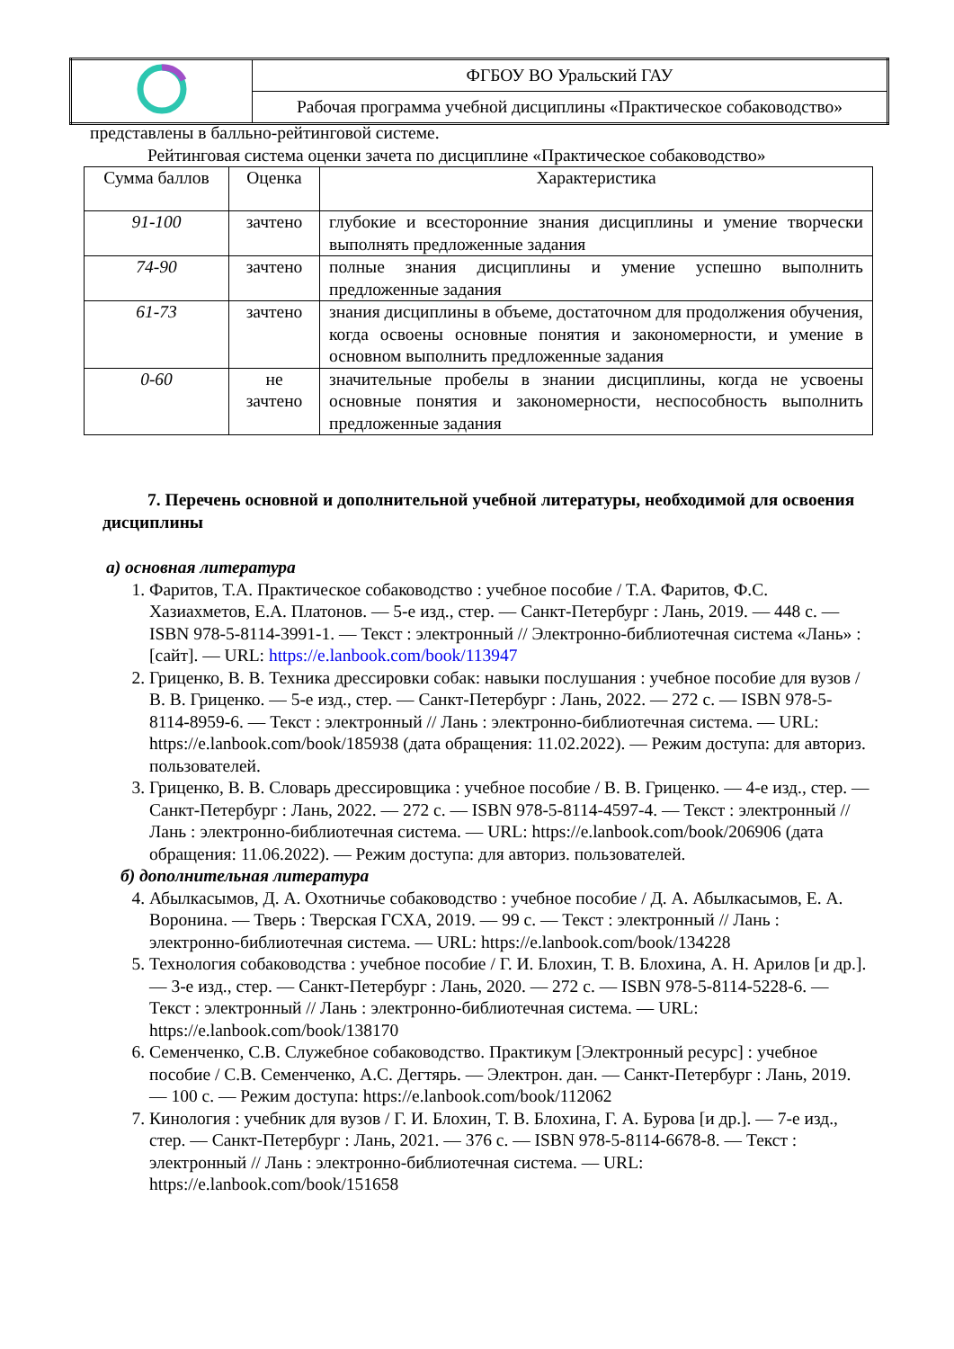| | ФГБОУ ВО Уральский ГАУ |
| | Рабочая программа учебной дисциплины «Практическое собаководство» |
представлены в балльно-рейтинговой системе.
Рейтинговая система оценки зачета по дисциплине «Практическое собаководство»
| Сумма баллов | Оценка | Характеристика |
| --- | --- | --- |
| 91-100 | зачтено | глубокие и всесторонние знания дисциплины и умение творчески выполнять предложенные задания |
| 74-90 | зачтено | полные знания дисциплины и умение успешно выполнить предложенные задания |
| 61-73 | зачтено | знания дисциплины в объеме, достаточном для продолжения обучения, когда освоены основные понятия и закономерности, и умение в основном выполнить предложенные задания |
| 0-60 | не зачтено | значительные пробелы в знании дисциплины, когда не усвоены основные понятия и закономерности, неспособность выполнить предложенные задания |
7. Перечень основной и дополнительной учебной литературы, необходимой для освоения дисциплины
а) основная литература
1. Фаритов, Т.А. Практическое собаководство : учебное пособие / Т.А. Фаритов, Ф.С. Хазиахметов, Е.А. Платонов. — 5-е изд., стер. — Санкт-Петербург : Лань, 2019. — 448 с. — ISBN 978-5-8114-3991-1. — Текст : электронный // Электронно-библиотечная система «Лань» : [сайт]. — URL: https://e.lanbook.com/book/113947
2. Гриценко, В. В. Техника дрессировки собак: навыки послушания : учебное пособие для вузов / В. В. Гриценко. — 5-е изд., стер. — Санкт-Петербург : Лань, 2022. — 272 с. — ISBN 978-5-8114-8959-6. — Текст : электронный // Лань : электронно-библиотечная система. — URL: https://e.lanbook.com/book/185938 (дата обращения: 11.02.2022). — Режим доступа: для авториз. пользователей.
3. Гриценко, В. В. Словарь дрессировщика : учебное пособие / В. В. Гриценко. — 4-е изд., стер. — Санкт-Петербург : Лань, 2022. — 272 с. — ISBN 978-5-8114-4597-4. — Текст : электронный // Лань : электронно-библиотечная система. — URL: https://e.lanbook.com/book/206906 (дата обращения: 11.06.2022). — Режим доступа: для авториз. пользователей.
б) дополнительная литература
4. Абылкасымов, Д. А. Охотничье собаководство : учебное пособие / Д. А. Абылкасымов, Е. А. Воронина. — Тверь : Тверская ГСХА, 2019. — 99 с. — Текст : электронный // Лань : электронно-библиотечная система. — URL: https://e.lanbook.com/book/134228
5. Технология собаководства : учебное пособие / Г. И. Блохин, Т. В. Блохина, А. Н. Арилов [и др.]. — 3-е изд., стер. — Санкт-Петербург : Лань, 2020. — 272 с. — ISBN 978-5-8114-5228-6. — Текст : электронный // Лань : электронно-библиотечная система. — URL: https://e.lanbook.com/book/138170
6. Семенченко, С.В. Служебное собаководство. Практикум [Электронный ресурс] : учебное пособие / С.В. Семенченко, А.С. Дегтярь. — Электрон. дан. — Санкт-Петербург : Лань, 2019. — 100 с. — Режим доступа: https://e.lanbook.com/book/112062
7. Кинология : учебник для вузов / Г. И. Блохин, Т. В. Блохина, Г. А. Бурова [и др.]. — 7-е изд., стер. — Санкт-Петербург : Лань, 2021. — 376 с. — ISBN 978-5-8114-6678-8. — Текст : электронный // Лань : электронно-библиотечная система. — URL: https://e.lanbook.com/book/151658